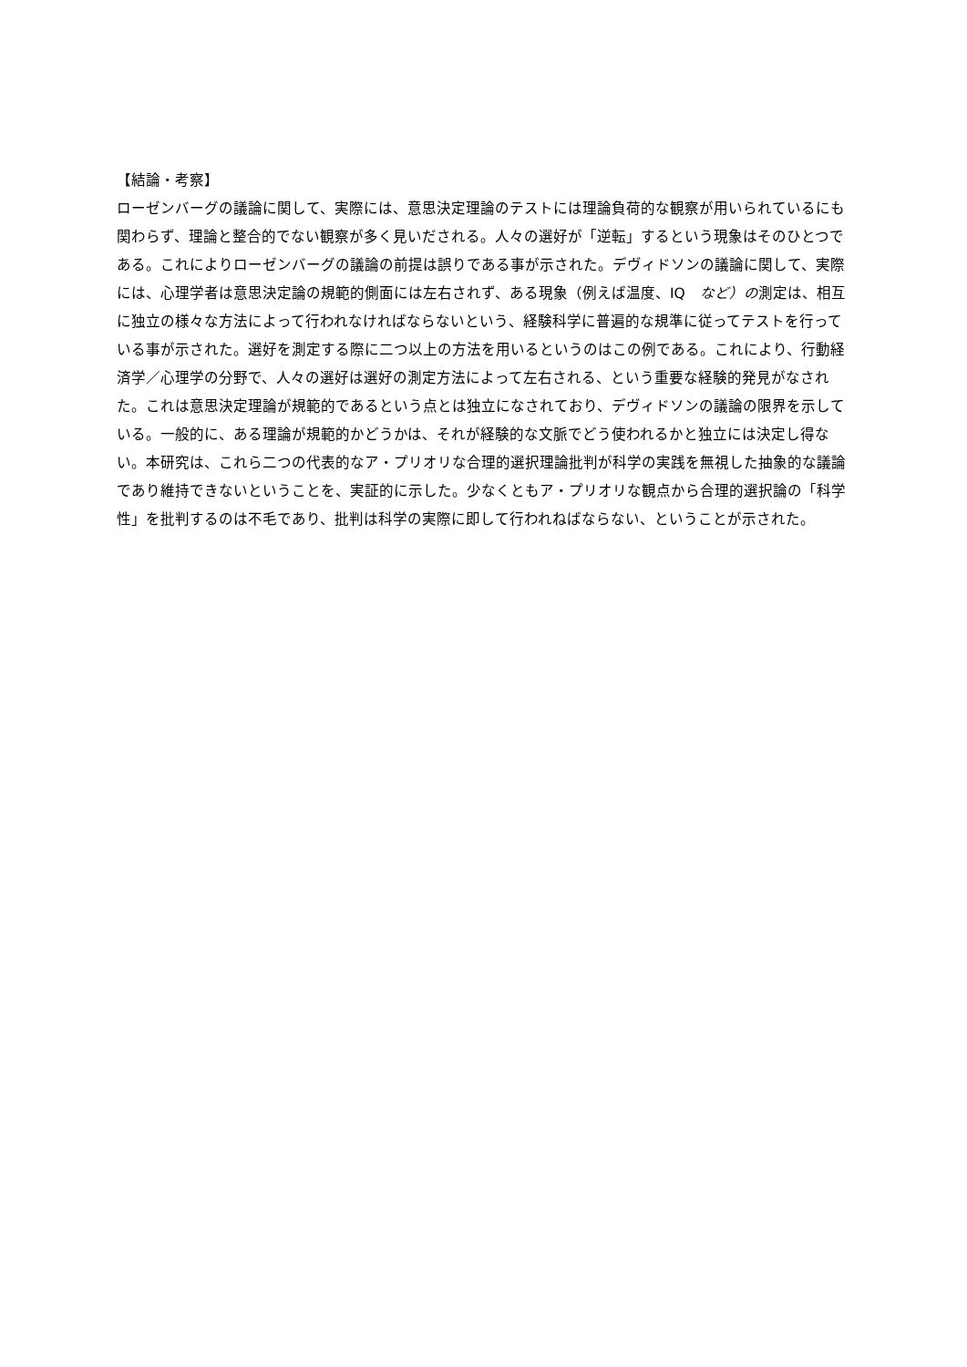【結論・考察】
ローゼンバーグの議論に関して、実際には、意思決定理論のテストには理論負荷的な観察が用いられているにも関わらず、理論と整合的でない観察が多く見いだされる。人々の選好が「逆転」するという現象はそのひとつである。これによりローゼンバーグの議論の前提は誤りである事が示された。デヴィドソンの議論に関して、実際には、心理学者は意思決定論の規範的側面には左右されず、ある現象（例えば温度、IQ　など）の測定は、相互に独立の様々な方法によって行われなければならないという、経験科学に普遍的な規準に従ってテストを行っている事が示された。選好を測定する際に二つ以上の方法を用いるというのはこの例である。これにより、行動経済学／心理学の分野で、人々の選好は選好の測定方法によって左右される、という重要な経験的発見がなされた。これは意思決定理論が規範的であるという点とは独立になされており、デヴィドソンの議論の限界を示している。一般的に、ある理論が規範的かどうかは、それが経験的な文脈でどう使われるかと独立には決定し得ない。本研究は、これら二つの代表的なア・プリオリな合理的選択理論批判が科学の実践を無視した抽象的な議論であり維持できないということを、実証的に示した。少なくともア・プリオリな観点から合理的選択論の「科学性」を批判するのは不毛であり、批判は科学の実際に即して行われねばならない、ということが示された。